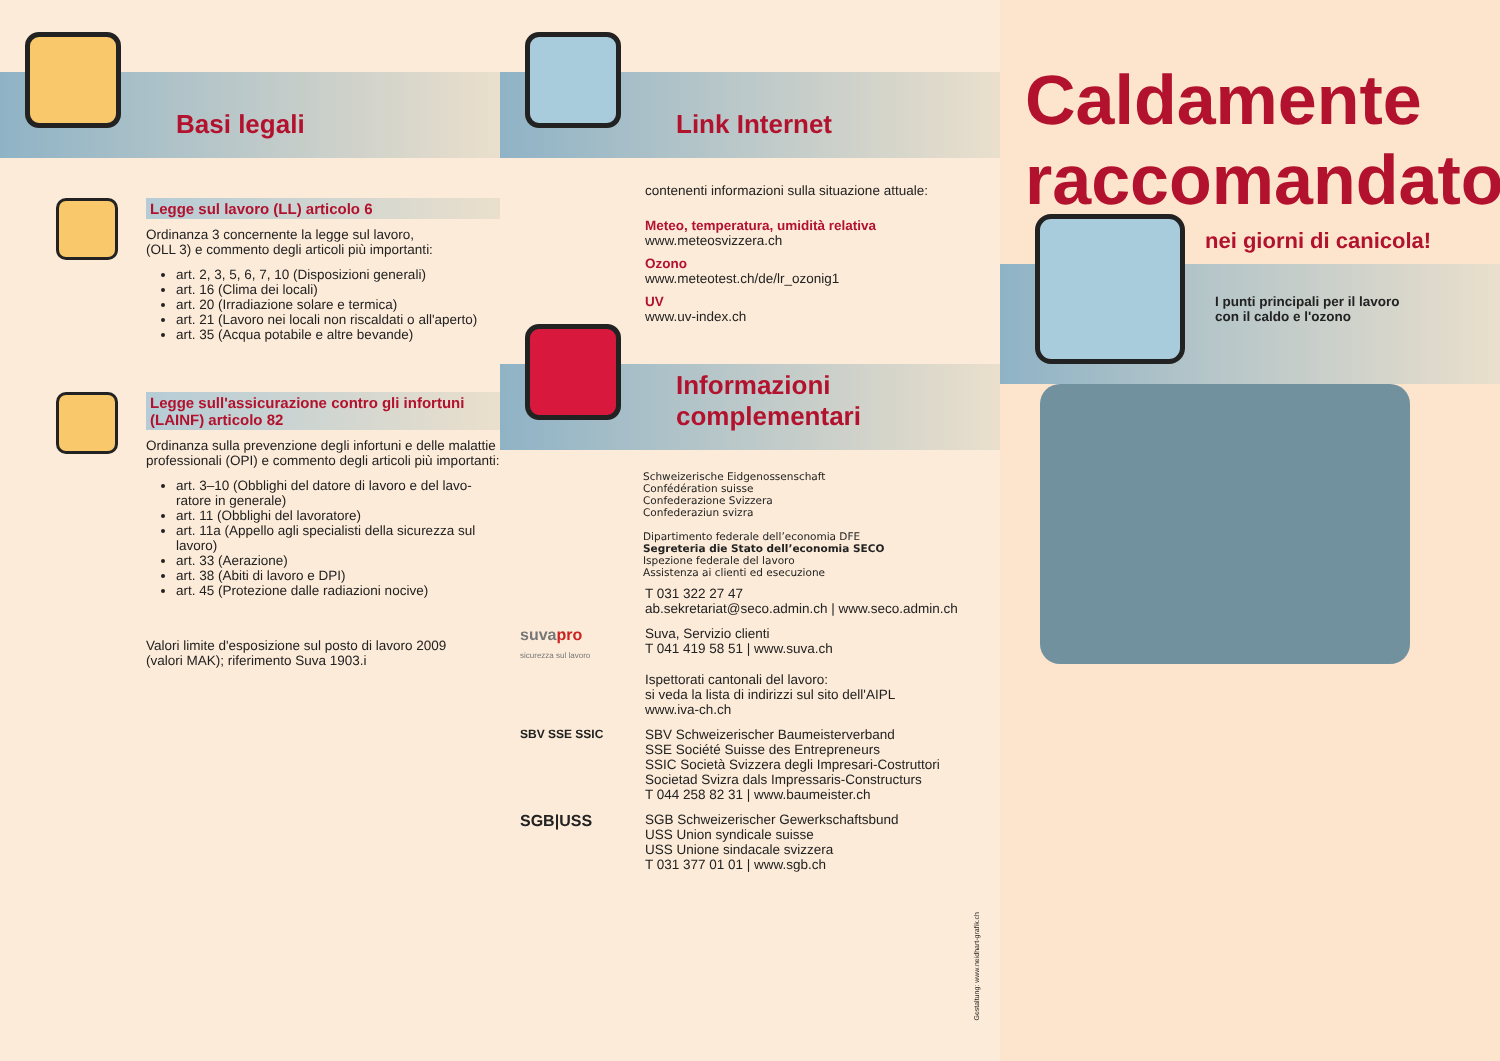Basi legali
Legge sul lavoro (LL) articolo 6
Ordinanza 3 concernente la legge sul lavoro,
(OLL 3) e commento degli articoli più importanti:
art. 2, 3, 5, 6, 7, 10 (Disposizioni generali)
art. 16 (Clima dei locali)
art. 20 (Irradiazione solare e termica)
art. 21 (Lavoro nei locali non riscaldati o all'aperto)
art. 35 (Acqua potabile e altre bevande)
Legge sull'assicurazione contro gli infortuni
(LAINF) articolo 82
Ordinanza sulla prevenzione degli infortuni e delle malattie professionali (OPI) e commento degli articoli più importanti:
art. 3–10 (Obblighi del datore di lavoro e del lavo-ratore in generale)
art. 11 (Obblighi del lavoratore)
art. 11a (Appello agli specialisti della sicurezza sul lavoro)
art. 33 (Aerazione)
art. 38 (Abiti di lavoro e DPI)
art. 45 (Protezione dalle radiazioni nocive)
Valori limite d'esposizione sul posto di lavoro 2009
(valori MAK); riferimento Suva 1903.i
Link Internet
contenenti informazioni sulla situazione attuale:
Meteo, temperatura, umidità relativa
www.meteosvizzera.ch
Ozono
www.meteotest.ch/de/lr_ozonig1
UV
www.uv-index.ch
Informazioni complementari
Schweizerische Eidgenossenschaft
Confédération suisse
Confederazione Svizzera
Confederaziun svizra
Dipartimento federale dell’economia DFE
Segreteria die Stato dell’economia SECO
Ispezione federale del lavoro
Assistenza ai clienti ed esecuzione
T 031 322 27 47
ab.sekretariat@seco.admin.ch | www.seco.admin.ch
suvapro
sicurezza sul lavoro
Suva, Servizio clienti
T 041 419 58 51 | www.suva.ch
Ispettorati cantonali del lavoro:
si veda la lista di indirizzi sul sito dell'AIPL
www.iva-ch.ch
SBV SSE SSIC SBV Schweizerischer Baumeisterverband
SSE Société Suisse des Entrepreneurs
SSIC Società Svizzera degli Impresari-Costruttori
Societad Svizra dals Impressaris-Constructurs
T 044 258 82 31 | www.baumeister.ch
SGB|USS
SGB Schweizerischer Gewerkschaftsbund
USS Union syndicale suisse
USS Unione sindacale svizzera
T 031 377 01 01 | www.sgb.ch
Gestaltung: www.neidhart-grafik.ch
Caldamente
raccomandato
nei giorni di canicola!
I punti principali per il lavoro
con il caldo e l'ozono